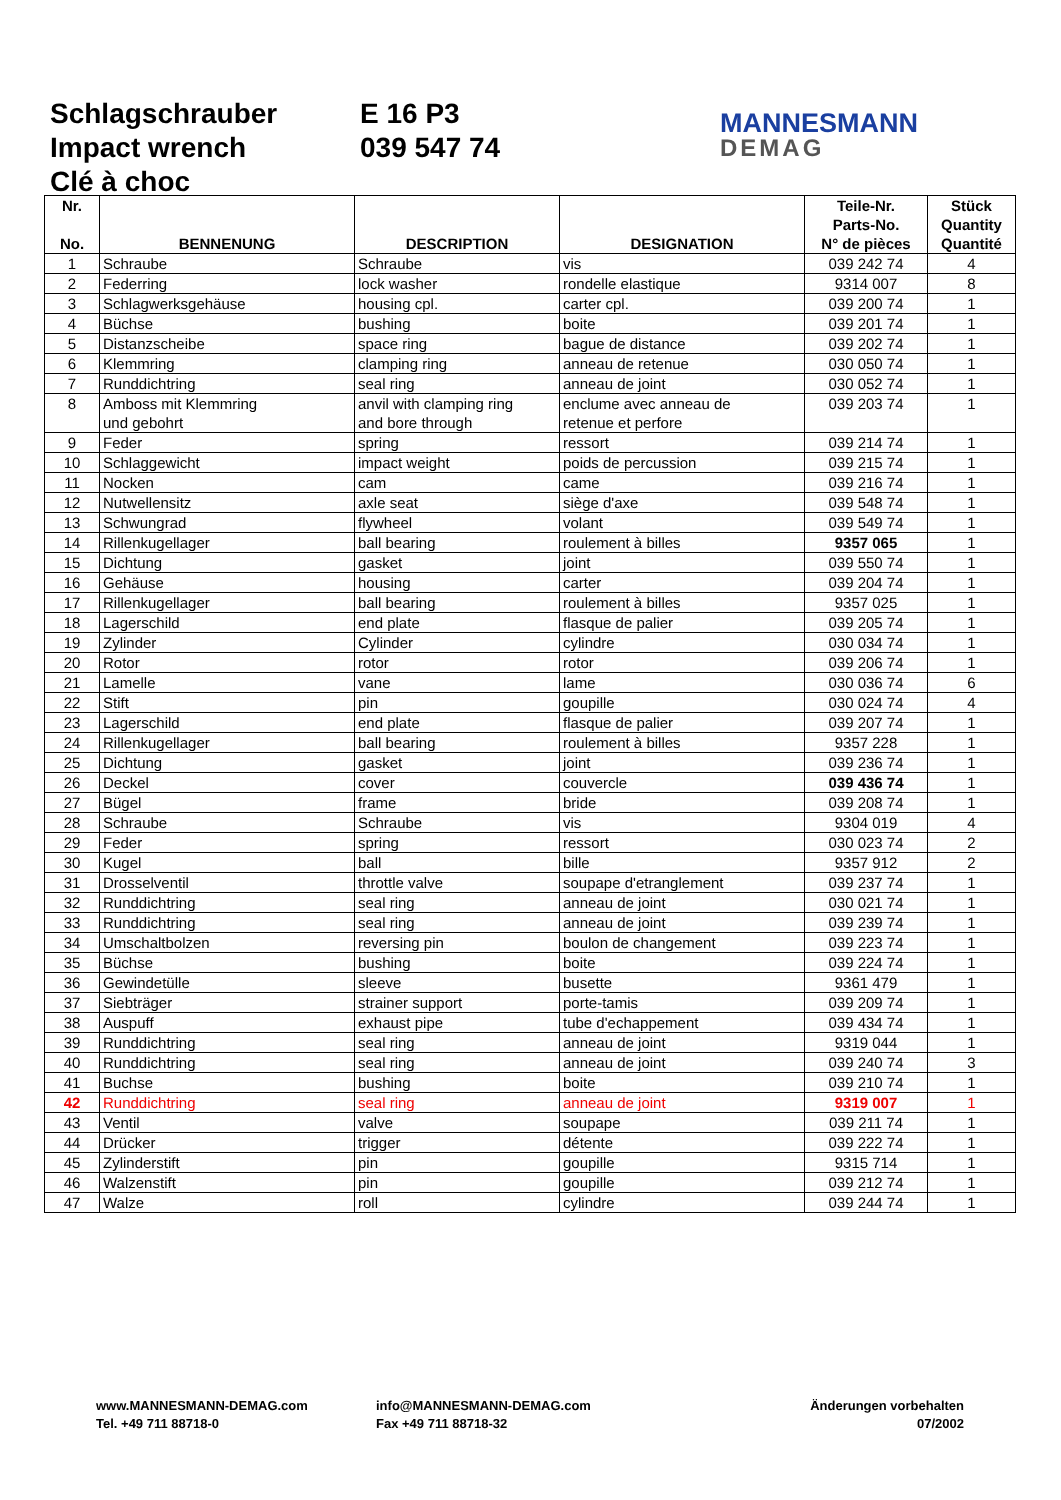Schlagschrauber
Impact wrench
Clé à choc
E 16 P3
039 547 74
MANNESMANN
DEMAG
| Nr. No. | BENNENUNG | DESCRIPTION | DESIGNATION | Teile-Nr. Parts-No. N° de pièces | Stück Quantity Quantité |
| --- | --- | --- | --- | --- | --- |
| 1 | Schraube | Schraube | vis | 039 242 74 | 4 |
| 2 | Federring | lock washer | rondelle elastique | 9314 007 | 8 |
| 3 | Schlagwerksgehäuse | housing cpl. | carter cpl. | 039 200 74 | 1 |
| 4 | Büchse | bushing | boite | 039 201 74 | 1 |
| 5 | Distanzscheibe | space ring | bague de distance | 039 202 74 | 1 |
| 6 | Klemmring | clamping ring | anneau de retenue | 030 050 74 | 1 |
| 7 | Runddichtring | seal ring | anneau de joint | 030 052 74 | 1 |
| 8 | Amboss mit Klemmring und gebohrt | anvil with clamping ring and bore through | enclume avec anneau de retenue et perfore | 039 203 74 | 1 |
| 9 | Feder | spring | ressort | 039 214 74 | 1 |
| 10 | Schlaggewicht | impact weight | poids de percussion | 039 215 74 | 1 |
| 11 | Nocken | cam | came | 039 216 74 | 1 |
| 12 | Nutwellensitz | axle seat | siège d'axe | 039 548 74 | 1 |
| 13 | Schwungrad | flywheel | volant | 039 549 74 | 1 |
| 14 | Rillenkugellager | ball bearing | roulement à billes | 9357 065 | 1 |
| 15 | Dichtung | gasket | joint | 039 550 74 | 1 |
| 16 | Gehäuse | housing | carter | 039 204 74 | 1 |
| 17 | Rillenkugellager | ball bearing | roulement à billes | 9357 025 | 1 |
| 18 | Lagerschild | end plate | flasque de palier | 039 205 74 | 1 |
| 19 | Zylinder | Cylinder | cylindre | 030 034 74 | 1 |
| 20 | Rotor | rotor | rotor | 039 206 74 | 1 |
| 21 | Lamelle | vane | lame | 030 036 74 | 6 |
| 22 | Stift | pin | goupille | 030 024 74 | 4 |
| 23 | Lagerschild | end plate | flasque de palier | 039 207 74 | 1 |
| 24 | Rillenkugellager | ball bearing | roulement à billes | 9357 228 | 1 |
| 25 | Dichtung | gasket | joint | 039 236 74 | 1 |
| 26 | Deckel | cover | couvercle | 039 436 74 | 1 |
| 27 | Bügel | frame | bride | 039 208 74 | 1 |
| 28 | Schraube | Schraube | vis | 9304 019 | 4 |
| 29 | Feder | spring | ressort | 030 023 74 | 2 |
| 30 | Kugel | ball | bille | 9357 912 | 2 |
| 31 | Drosselventil | throttle valve | soupape d'etranglement | 039 237 74 | 1 |
| 32 | Runddichtring | seal ring | anneau de joint | 030 021 74 | 1 |
| 33 | Runddichtring | seal ring | anneau de joint | 039 239 74 | 1 |
| 34 | Umschaltbolzen | reversing pin | boulon de changement | 039 223 74 | 1 |
| 35 | Büchse | bushing | boite | 039 224 74 | 1 |
| 36 | Gewindetülle | sleeve | busette | 9361 479 | 1 |
| 37 | Siebträger | strainer support | porte-tamis | 039 209 74 | 1 |
| 38 | Auspuff | exhaust pipe | tube d'echappement | 039 434 74 | 1 |
| 39 | Runddichtring | seal ring | anneau de joint | 9319 044 | 1 |
| 40 | Runddichtring | seal ring | anneau de joint | 039 240 74 | 3 |
| 41 | Buchse | bushing | boite | 039 210 74 | 1 |
| 42 | Runddichtring | seal ring | anneau de joint | 9319 007 | 1 |
| 43 | Ventil | valve | soupape | 039 211 74 | 1 |
| 44 | Drücker | trigger | détente | 039 222 74 | 1 |
| 45 | Zylinderstift | pin | goupille | 9315 714 | 1 |
| 46 | Walzenstift | pin | goupille | 039 212 74 | 1 |
| 47 | Walze | roll | cylindre | 039 244 74 | 1 |
www.MANNESMANN-DEMAG.com
Tel. +49 711 88718-0
info@MANNESMANN-DEMAG.com
Fax +49 711 88718-32
Änderungen vorbehalten
07/2002